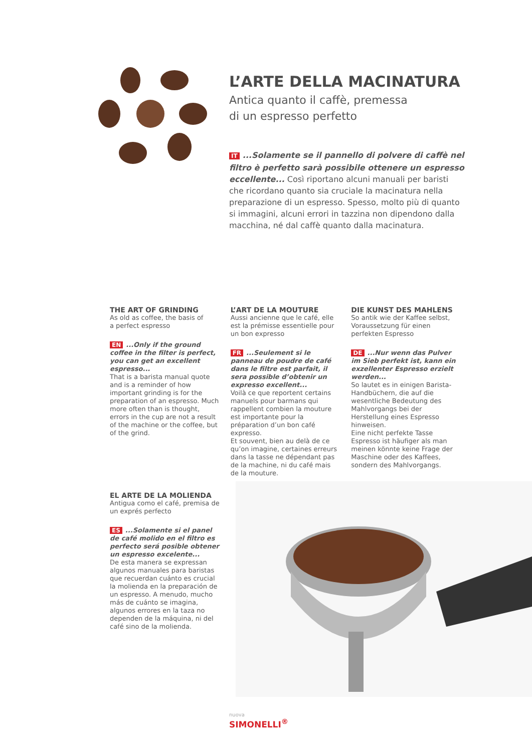L’ARTE DELLA MACINATURA
Antica quanto il caffè, premessa
di un espresso perfetto
IT...Solamente se il pannello di polvere di caffè nel filtro è perfetto sarà possibile ottenere un espresso eccellente... Così riportano alcuni manuali per baristi che ricordano quanto sia cruciale la macinatura nella preparazione di un espresso. Spesso, molto più di quanto si immagini, alcuni errori in tazzina non dipendono dalla macchina, né dal caffè quanto dalla macinatura.
THE ART OF GRINDING
As old as coffee, the basis of
a perfect espresso
EN...Only if the ground coffee in the filter is perfect, you can get an excellent espresso...
That is a barista manual quote and is a reminder of how important grinding is for the preparation of an espresso. Much more often than is thought, errors in the cup are not a result of the machine or the coffee, but of the grind.
L’ART DE LA MOUTURE
Aussi ancienne que le café, elle est la prémisse essentielle pour un bon expresso
FR...Seulement si le panneau de poudre de café dans le filtre est parfait, il sera possible d’obtenir un expresso excellent...
Voilà ce que reportent certains manuels pour barmans qui rappellent combien la mouture est importante pour la préparation d’un bon café expresso.
Et souvent, bien au delà de ce qu’on imagine, certaines erreurs dans la tasse ne dépendant pas de la machine, ni du café mais de la mouture.
DIE KUNST DES MAHLENS
So antik wie der Kaffee selbst, Voraussetzung für einen perfekten Espresso
DE...Nur wenn das Pulver im Sieb perfekt ist, kann ein exzellenter Espresso erzielt werden...
So lautet es in einigen Barista-Handbüchern, die auf die wesentliche Bedeutung des Mahlvorgangs bei der Herstellung eines Espresso hinweisen.
Eine nicht perfekte Tasse Espresso ist häufiger als man meinen könnte keine Frage der Maschine oder des Kaffees, sondern des Mahlvorgangs.
EL ARTE DE LA MOLIENDA
Antigua como el café, premisa de un exprés perfecto
ES...Solamente si el panel de café molido en el filtro es perfecto será posible obtener un espresso excelente...
De esta manera se expressan algunos manuales para baristas que recuerdan cuánto es crucial la molienda en la preparación de un espresso. A menudo, mucho más de cuánto se imagina, algunos errores en la taza no dependen de la máquina, ni del café sino de la molienda.
nuova
SIMONELLI<sup>®</sup>